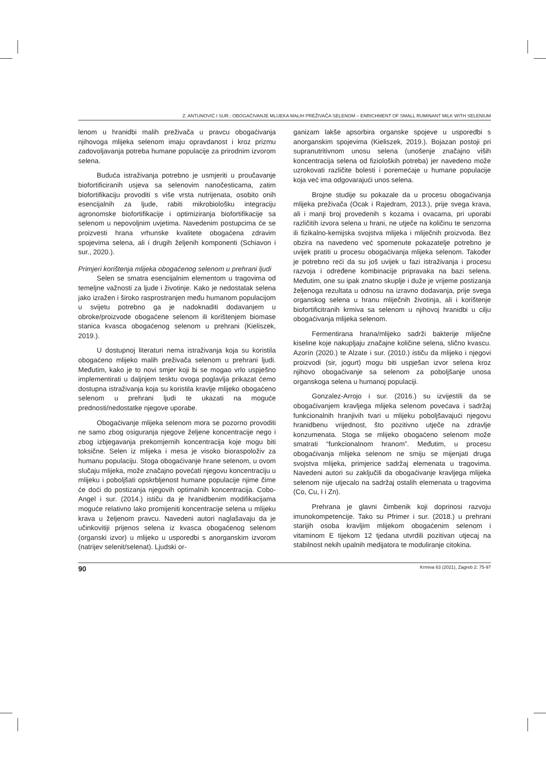Z. ANTUNOVIĆ I SUR.: OBOGAĆIVANJE MLIJEKA MALIH PREŽIVAČA SELENOM – ENRICHMENT OF SMALL RUMINANT MILK WITH SELENIUM
lenom u hranidbi malih preživača u pravcu obogaćivanja njihovoga mlijeka selenom imaju opravdanost i kroz prizmu zadovoljavanja potreba humane populacije za prirodnim izvorom selena.
Buduća istraživanja potrebno je usmjeriti u proučavanje biofortificiranih usjeva sa selenovim nanočesticama, zatim biofortifikaciju provoditi s više vrsta nutrijenata, osobito onih esencijalnih za ljude, rabiti mikrobiološku integraciju agronomske biofortifikacije i optimiziranja biofortifikacije sa selenom u nepovoljnim uvjetima. Navedenim postupcima će se proizvesti hrana vrhunske kvalitete obogaćena zdravim spojevima selena, ali i drugih željenih komponenti (Schiavon i sur., 2020.).
Primjeri korištenja mlijeka obogaćenog selenom u prehrani ljudi
Selen se smatra esencijalnim elementom u tragovima od temeljne važnosti za ljude i životinje. Kako je nedostatak selena jako izražen i široko rasprostranjen među humanom populacijom u svijetu potrebno ga je nadoknaditi dodavanjem u obroke/proizvode obogaćene selenom ili korištenjem biomase stanica kvasca obogaćenog selenom u prehrani (Kieliszek, 2019.).
U dostupnoj literaturi nema istraživanja koja su koristila obogaćeno mlijeko malih preživača selenom u prehrani ljudi. Međutim, kako je to novi smjer koji bi se mogao vrlo uspješno implementirati u daljnjem tesktu ovoga poglavlja prikazat ćemo dostupna istraživanja koja su koristila kravlje mlijeko obogaćeno selenom u prehrani ljudi te ukazati na moguće prednosti/nedostatke njegove uporabe.
Obogaćivanje mlijeka selenom mora se pozorno provoditi ne samo zbog osiguranja njegove željene koncentracije nego i zbog izbjegavanja prekomjernih koncentracija koje mogu biti toksične. Selen iz mlijeka i mesa je visoko bioraspoloživ za humanu populaciju. Stoga obogaćivanje hrane selenom, u ovom slučaju mlijeka, može značajno povećati njegovu koncentraciju u mlijeku i poboljšati opskrbljenost humane populacije njime čime će doći do postizanja njegovih optimalnih koncentracija. Cobo-Angel i sur. (2014.) ističu da je hranidbenim modifikacijama moguće relativno lako promijeniti koncentracije selena u mlijeku krava u željenom pravcu. Navedeni autori naglašavaju da je učinkovitiji prijenos selena iz kvasca obogaćenog selenom (organski izvor) u mlijeko u usporedbi s anorganskim izvorom (natrijev selenit/selenat). Ljudski or-
ganizam lakše apsorbira organske spojeve u usporedbi s anorganskim spojevima (Kieliszek, 2019.). Bojazan postoji pri supranutritivnom unosu selena (unošenje značajno viših koncentracija selena od fizioloških potreba) jer navedeno može uzrokovati različite bolesti i poremećaje u humane populacije koja već ima odgovarajući unos selena.
Brojne studije su pokazale da u procesu obogaćivanja mlijeka preživača (Ocak i Rajedram, 2013.), prije svega krava, ali i manji broj provedenih s kozama i ovacama, pri uporabi različitih izvora selena u hrani, ne utječe na količinu te senzorna ili fizikalno-kemijska svojstva mlijeka i mliječnih proizvoda. Bez obzira na navedeno već spomenute pokazatelje potrebno je uvijek pratiti u procesu obogaćivanja mlijeka selenom. Također je potrebno reći da su još uvijek u fazi istraživanja i procesu razvoja i određene kombinacije pripravaka na bazi selena. Međutim, one su ipak znatno skuplje i duže je vrijeme postizanja željenoga rezultata u odnosu na izravno dodavanja, prije svega organskog selena u hranu mliječnih životinja, ali i korištenje biofortificitranih krmiva sa selenom u njihovoj hranidbi u cilju obogaćivanja mlijeka selenom.
Fermentirana hrana/mlijeko sadrži bakterije mliječne kiseline koje nakupljaju značajne količine selena, slično kvascu. Azorín (2020.) te Alzate i sur. (2010.) ističu da mlijeko i njegovi proizvodi (sir, jogurt) mogu biti uspješan izvor selena kroz njihovo obogaćivanje sa selenom za poboljšanje unosa organskoga selena u humanoj populaciji.
Gonzalez-Arrojo i sur. (2016.) su izvijestili da se obogaćivanjem kravljega mlijeka selenom povećava i sadržaj funkcionalnih hranjivih tvari u mlijeku poboljšavajući njegovu hranidbenu vrijednost, što pozitivno utječe na zdravlje konzumenata. Stoga se mlijeko obogaćeno selenom može smatrati “funkcionalnom hranom”. Međutim, u procesu obogaćivanja mlijeka selenom ne smiju se mijenjati druga svojstva mlijeka, primjerice sadržaj elemenata u tragovima. Navedeni autori su zaključili da obogaćivanje kravljega mlijeka selenom nije utjecalo na sadržaj ostalih elemenata u tragovima (Co, Cu, I i Zn).
Prehrana je glavni čimbenik koji doprinosi razvoju imunokompetencije. Tako su Pfrimer i sur. (2018.) u prehrani starijih osoba kravljim mlijekom obogaćenim selenom i vitaminom E tijekom 12 tjedana utvrdili pozitivan utjecaj na stabilnost nekih upalnih medijatora te moduliranje citokina.
90 Krmiva 63 (2021), Zagreb 2: 75-97